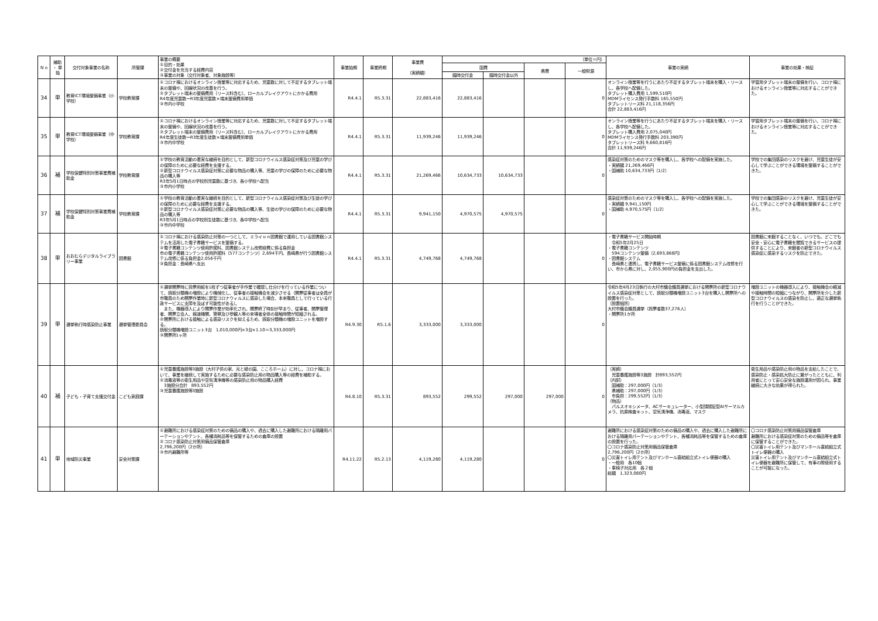| N o | 補助 ・ 単独 | 交付対象事業の名称 | 所管課 | 事業の概要 ①目的・効果 ②交付金を充当する経費内容 ③事業の対象（交付対象者、対象施設等） | 事業始期 | 事業終期 | 事業費 （実績額） | （単位＝円） | | | | 事業の実績 | 事業の効果・検証 |
| --- | --- | --- | --- | --- | --- | --- | --- | --- | --- | --- | --- | --- | --- |
| | | | | | | | | 国費 | | 県費 | 一般財源 | | |
| | | | | | | | | 臨時交付金 | 臨時交付金以外 | | | | |
| 34 | 単 | 教育ICT環境整備事業（小学校） | 学校教育課 | ①コロナ禍におけるオンライン授業等に対応するため、児童数に対して不足するタブレット端末の整備や、回線状況の改善を行う。 ②タブレット端末の整備費用（リース料含む）、ローカルブレイクアウトにかかる費用 R4年度児童数ーR3年度児童数×端末整備費用単価 ③市内小学校 | R4.4.1 | R5.3.31 | 22,883,416 | 22,883,416 | | | 0 | オンライン授業等を行うにあたり不足するタブレット端末を購入・リースし、各学校へ配備した。 タブレット購入費用 1,599,510円 MDMライセンス発行手数料 165,550円 タブレットリース料 21,118,356円 合計 22,883,416円 | 学習用タブレット端末の整備を行い、コロナ禍におけるオンライン授業等に対応することができた。 |
| 35 | 単 | 教育ICT環境整備事業（中学校） | 学校教育課 | ①コロナ禍におけるオンライン授業等に対応するため、児童数に対して不足するタブレット端末の整備や、回線状況の改善を行う。 ②タブレット端末の整備費用（リース料含む）、ローカルブレイクアウトにかかる費用 R4年度生徒数ーR3年度生徒数×端末整備費用単価 ③市内中学校 | R4.4.1 | R5.3.31 | 11,939,246 | 11,939,246 | | | 0 | オンライン授業等を行うにあたり不足するタブレット端末を購入・リースし、各学校へ配備した。 タブレット購入費用 2,075,040円 MDMライセンス発行手数料 203,390円 タブレットリース料 9,660,816円 合計 11,939,246円 | 学習用タブレット端末の整備を行い、コロナ禍におけるオンライン授業等に対応することができた。 |
| 36 | 補 | 学校保健特別対策事業費補助金 | 学校教育課 | ①学校の教育活動の着実な継続を目的として、新型コロナウイルス感染症対策及び児童の学びの保障のために必要な経費を支援する。 ②新型コロナウイルス感染症対策に必要な物品の購入等、児童の学びの保障のために必要な物品の購入等 R3年5月1日時点の学校別児童数に基づき、各小学校へ配当 ③市内小学校 | R4.4.1 | R5.3.31 | 21,269,466 | 10,634,733 | 10,634,733 | | 0 | 感染症対策のためのマスク等を購入し、各学校への配備を実施した。 ・実績額 21,269,466円 ・国補助 10,634,733円（1/2） | 学校での集団感染のリスクを避け、児童生徒が安心して学ぶことができる環境を整備することができた。 |
| 37 | 補 | 学校保健特別対策事業費補助金 | 学校教育課 | ①学校の教育活動の着実な継続を目的として、新型コロナウイルス感染症対策及び生徒の学びの保障のために必要な経費を支援する。 ②新型コロナウイルス感染症対策に必要な物品の購入等、生徒の学びの保障のために必要な物品の購入等 R3年5月1日時点の学校別生徒数に基づき、各中学校へ配当 ③市内中学校 | R4.4.1 | R5.3.31 | 9,941,150 | 4,970,575 | 4,970,575 | | 0 | 感染症対策のためのマスク等を購入し、各学校への配備を実施した。 ・実績額 9,941,150円 ・国補助 4,970,575円（1/2） | 学校での集団感染のリスクを避け、児童生徒が安心して学ぶことができる環境を整備することができた。 |
| 38 | 単 | おおむらデジタルライブラリー事業 | 図書館 | ①コロナ禍における感染防止対策の一つとして、ミライｏｎ図書館で運用している図書館システムを活用した電子書籍サービスを整備する。 ②電子書籍コンテンツ使用許諾料、図書館システム改修経費に係る負担金 市の電子書籍コンテンツ使用許諾料（577コンテンツ）2,694千円、長崎県が行う図書館システム改修に係る負担金2,056千円 ③負担金：長崎県へ支出 | R4.4.1 | R5.3.31 | 4,749,768 | 4,749,768 | | | 0 | ・電子書籍サービス開始時期 令和5年2月25日 ・電子書籍コンテンツ 594コンテンツ整備（2,693,868円） ・図書館システム 長崎県と連携し、電子書籍サービス整備に係る図書館システム改修を行い、市から県に対し、2,055,900円の負担金を支出した。 | 図書館に来館することなく、いつでも、どこでも安全・安心に電子書籍を閲覧できるサービスの提供することにより、来館者の新型コロナウイルス感染症に感染するリスクを防止できた。 |
| 39 | 単 | 選挙執行時感染防止事業 | 選挙管理委員会 | ①選挙開票時に投票用紙を1枚ずつ従事者が手作業で確認し仕分けを行っている作業について、読取分類機の増設により機械化し、従事者の接触機会を減少させる（開票従事者は全員が市職員のため開票作業時に新型コロナウィルスに感染した場合、本来職員として行っている行政サービスに支障を及ぼす可能性がある）。 また、機器導入により開票作業が効率化され、開票終了時刻が早まり、従事者、開票管理者、開票立会人、報道機関、警察及び参観人等の来場者全体の接触時間が短縮される。 ②開票所における接触による感染リスクを抑えるため、読取分類機の増設ユニットを増設する。 読取分類機増設ユニット3台 1,010,000円×3台×1.10＝3,333,000円 ③開票所1ヶ所 | R4.9.30 | R5.1.6 | 3,333,000 | 3,333,000 | | | 0 | 令和5年4月23日執行の大村市議会議員選挙における開票所の新型コロナウイルス感染症対策として、読取分類機増設ユニット3台を購入し開票所への設置を行った。 （設置個所） 大村市議会議員選挙（投票者数37,276人） ・開票所1か所 | 増設ユニットの機器導入により、接触機会の軽減や接触時間の短縮につながり、開票所を介した新型コロナウイルスの感染を防止し、適正な選挙執行を行うことができた。 |
| 40 | 補 | 子ども・子育て支援交付金 | こども家庭課 | ①児童養護施設等3施設（大村子供の家、光と緑の園、こころホーム）に対し、コロナ禍において、事業を継続して実施するために必要な感染防止用の物品購入等の経費を補助する。 ②消毒液等の衛生用品や空気清浄機等の感染防止用の物品購入経費 3施設分合計 893,552円 ③児童養護施設等3施設 | R4.8.10 | R5.3.31 | 893,552 | 299,552 | 297,000 | 297,000 | 0 | （実績） 児童養護施設等3施設 計893,552円 （内訳） 国補助：297,000円（1/3） 県補助：297,000円（1/3） 市負担：299,552円（1/3） （物品） パルスオキシメータ、ACサーキュレーター、小型顔認証型AIサーマルカメラ、抗原検査キット、空気清浄機、消毒液、マスク | 衛生用品や感染防止用の物品を支給したことで、感染防止・感染拡大防止に繋がったとともに、利用者にとって安心安全な施設運用が図られ、事業継続に大きな効果が得られた。 |
| 41 | 単 | 地域防災事業 | 安全対策課 | ①避難所における感染症対策のための備品の購入や、過去に購入した避難所における隔離用パーテーションやテント、各種消耗品等を保管するための倉庫の設置 ②コロナ感染防止対策用備品保管倉庫 2,796,200円（2か所） ③市内避難所等 | R4.11.22 | R5.2.13 | 4,119,280 | 4,119,280 | | | 0 | 避難所における感染症対策のための備品の購入や、過去に購入した避難所における隔離用パーテーションやテント、各種消耗品等を保管するための倉庫の設置を行った。 〇コロナ感染防止対策用備品保管倉庫 2,796,200円（2か所） 〇災害トイレ用テント及びマンホール直結組立式トイレ便器の購入 ・一般用 各10個 ・車椅子対応用 各２個 総額 1,323,080円 | 〇コロナ感染防止対策用備品保管倉庫 避難所における感染症対策のための備品等を倉庫に保管することができた。 〇災害トイレ用テント及びマンホール直結組立式トイレ便器の購入 災害トイレ用テント及びマンホール直結組立式トイレ便器を避難所に保管して、有事の際使用することが可能になった。 |